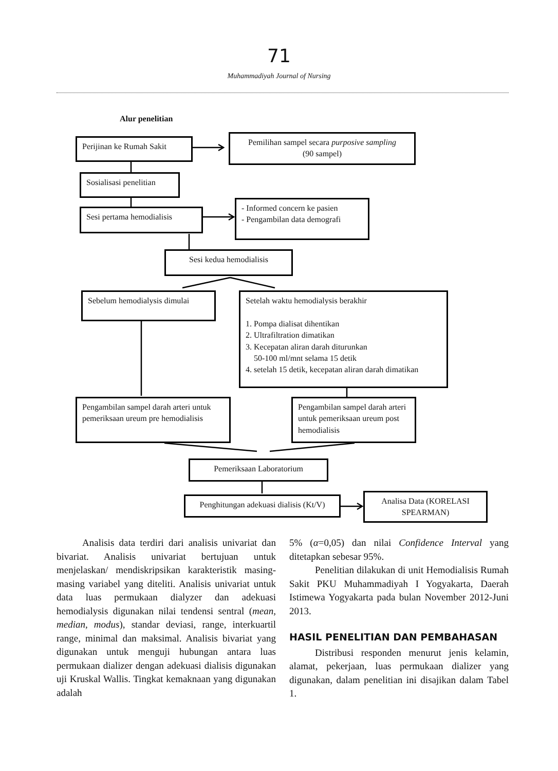71
Muhammadiyah Journal of Nursing
Alur penelitian
Perijinan ke Rumah Sakit
Pemilihan sampel secara purposive sampling
(90 sampel)
Sosialisasi penelitian
Sesi pertama hemodialisis
- Informed concern ke pasien
- Pengambilan data demografi
Sesi kedua hemodialisis
Sebelum hemodialysis dimulai
Setelah waktu hemodialysis berakhir
1. Pompa dialisat dihentikan
2. Ultrafiltration dimatikan
3. Kecepatan aliran darah diturunkan
50-100 ml/mnt selama 15 detik
4. setelah 15 detik, kecepatan aliran darah dimatikan
Pengambilan sampel darah arteri untuk pemeriksaan ureum pre hemodialisis
Pengambilan sampel darah arteri untuk pemeriksaan ureum post hemodialisis
Pemeriksaan Laboratorium
Penghitungan adekuasi dialisis (Kt/V)
Analisa Data (KORELASI SPEARMAN)
Analisis data terdiri dari analisis univariat dan bivariat. Analisis univariat bertujuan untuk menjelaskan/ mendiskripsikan karakteristik masing-masing variabel yang diteliti. Analisis univariat untuk data luas permukaan dialyzer dan adekuasi hemodialysis digunakan nilai tendensi sentral (mean, median, modus), standar deviasi, range, interkuartil range, minimal dan maksimal. Analisis bivariat yang digunakan untuk menguji hubungan antara luas permukaan dializer dengan adekuasi dialisis digunakan uji Kruskal Wallis. Tingkat kemaknaan yang digunakan adalah
5% (α=0,05) dan nilai Confidence Interval yang ditetapkan sebesar 95%.
Penelitian dilakukan di unit Hemodialisis Rumah Sakit PKU Muhammadiyah I Yogyakarta, Daerah Istimewa Yogyakarta pada bulan November 2012-Juni 2013.
HASIL PENELITIAN DAN PEMBAHASAN
Distribusi responden menurut jenis kelamin, alamat, pekerjaan, luas permukaan dializer yang digunakan, dalam penelitian ini disajikan dalam Tabel 1.